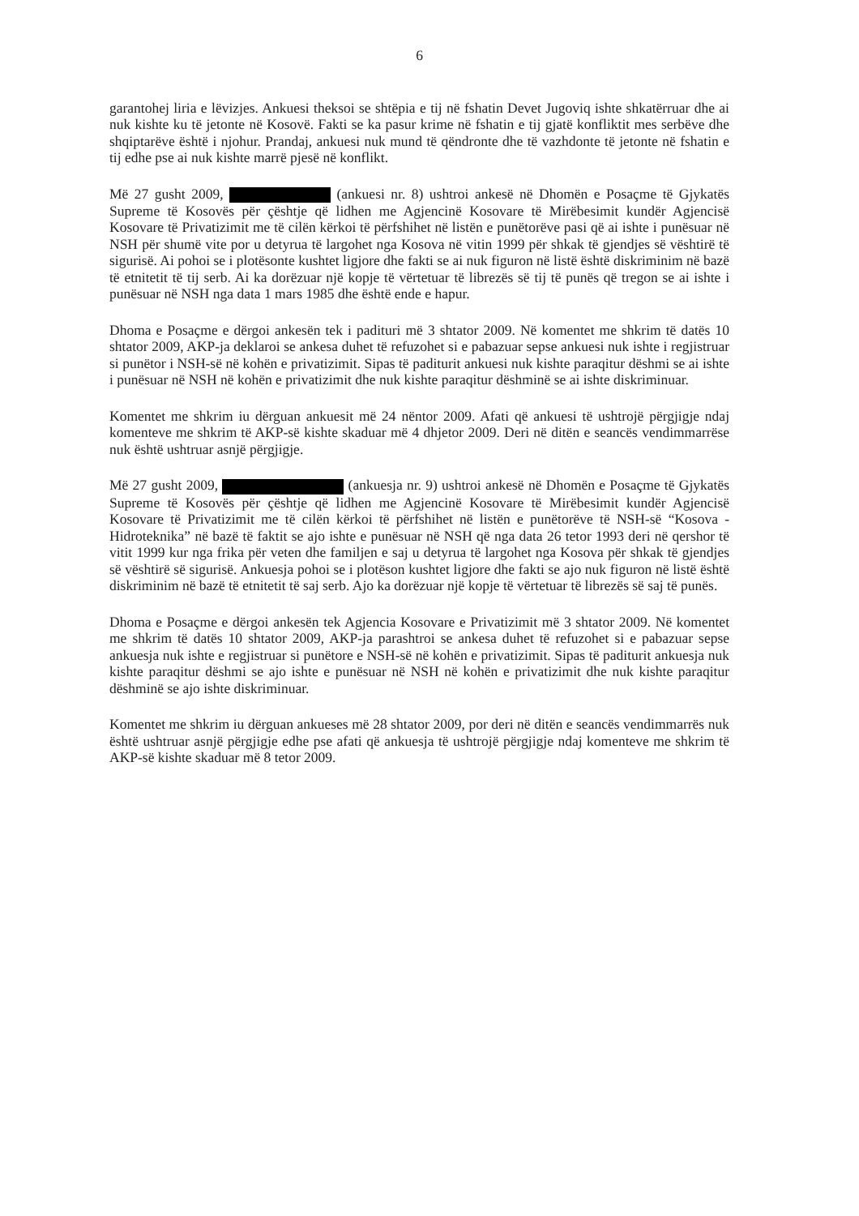6
garantohej liria e lëvizjes. Ankuesi theksoi se shtëpia e tij në fshatin Devet Jugoviq ishte shkatërruar dhe ai nuk kishte ku të jetonte në Kosovë. Fakti se ka pasur krime në fshatin e tij gjatë konfliktit mes serbëve dhe shqiptarëve është i njohur. Prandaj, ankuesi nuk mund të qëndronte dhe të vazhdonte të jetonte në fshatin e tij edhe pse ai nuk kishte marrë pjesë në konflikt.
Më 27 gusht 2009, (ankuesi nr. 8) ushtroi ankesë në Dhomën e Posaçme të Gjykatës Supreme të Kosovës për çështje që lidhen me Agjencinë Kosovare të Mirëbesimit kundër Agjencisë Kosovare të Privatizimit me të cilën kërkoi të përfshihet në listën e punëtorëve pasi që ai ishte i punësuar në NSH për shumë vite por u detyrua të largohet nga Kosova në vitin 1999 për shkak të gjendjes së vështirë të sigurisë. Ai pohoi se i plotësonte kushtet ligjore dhe fakti se ai nuk figuron në listë është diskriminim në bazë të etnitetit të tij serb. Ai ka dorëzuar një kopje të vërtetuar të librezës së tij të punës që tregon se ai ishte i punësuar në NSH nga data 1 mars 1985 dhe është ende e hapur.
Dhoma e Posaçme e dërgoi ankesën tek i padituri më 3 shtator 2009. Në komentet me shkrim të datës 10 shtator 2009, AKP-ja deklaroi se ankesa duhet të refuzohet si e pabazuar sepse ankuesi nuk ishte i regjistruar si punëtor i NSH-së në kohën e privatizimit. Sipas të paditurit ankuesi nuk kishte paraqitur dëshmi se ai ishte i punësuar në NSH në kohën e privatizimit dhe nuk kishte paraqitur dëshminë se ai ishte diskriminuar.
Komentet me shkrim iu dërguan ankuesit më 24 nëntor 2009. Afati që ankuesi të ushtrojë përgjigje ndaj komenteve me shkrim të AKP-së kishte skaduar më 4 dhjetor 2009. Deri në ditën e seancës vendimmarrëse nuk është ushtruar asnjë përgjigje.
Më 27 gusht 2009, (ankuesja nr. 9) ushtroi ankesë në Dhomën e Posaçme të Gjykatës Supreme të Kosovës për çështje që lidhen me Agjencinë Kosovare të Mirëbesimit kundër Agjencisë Kosovare të Privatizimit me të cilën kërkoi të përfshihet në listën e punëtorëve të NSH-së “Kosova - Hidroteknika” në bazë të faktit se ajo ishte e punësuar në NSH që nga data 26 tetor 1993 deri në qershor të vitit 1999 kur nga frika për veten dhe familjen e saj u detyrua të largohet nga Kosova për shkak të gjendjes së vështirë së sigurisë. Ankuesja pohoi se i plotëson kushtet ligjore dhe fakti se ajo nuk figuron në listë është diskriminim në bazë të etnitetit të saj serb. Ajo ka dorëzuar një kopje të vërtetuar të librezës së saj të punës.
Dhoma e Posaçme e dërgoi ankesën tek Agjencia Kosovare e Privatizimit më 3 shtator 2009. Në komentet me shkrim të datës 10 shtator 2009, AKP-ja parashtroi se ankesa duhet të refuzohet si e pabazuar sepse ankuesja nuk ishte e regjistruar si punëtore e NSH-së në kohën e privatizimit. Sipas të paditurit ankuesja nuk kishte paraqitur dëshmi se ajo ishte e punësuar në NSH në kohën e privatizimit dhe nuk kishte paraqitur dëshminë se ajo ishte diskriminuar.
Komentet me shkrim iu dërguan ankueses më 28 shtator 2009, por deri në ditën e seancës vendimmarrës nuk është ushtruar asnjë përgjigje edhe pse afati që ankuesja të ushtrojë përgjigje ndaj komenteve me shkrim të AKP-së kishte skaduar më 8 tetor 2009.